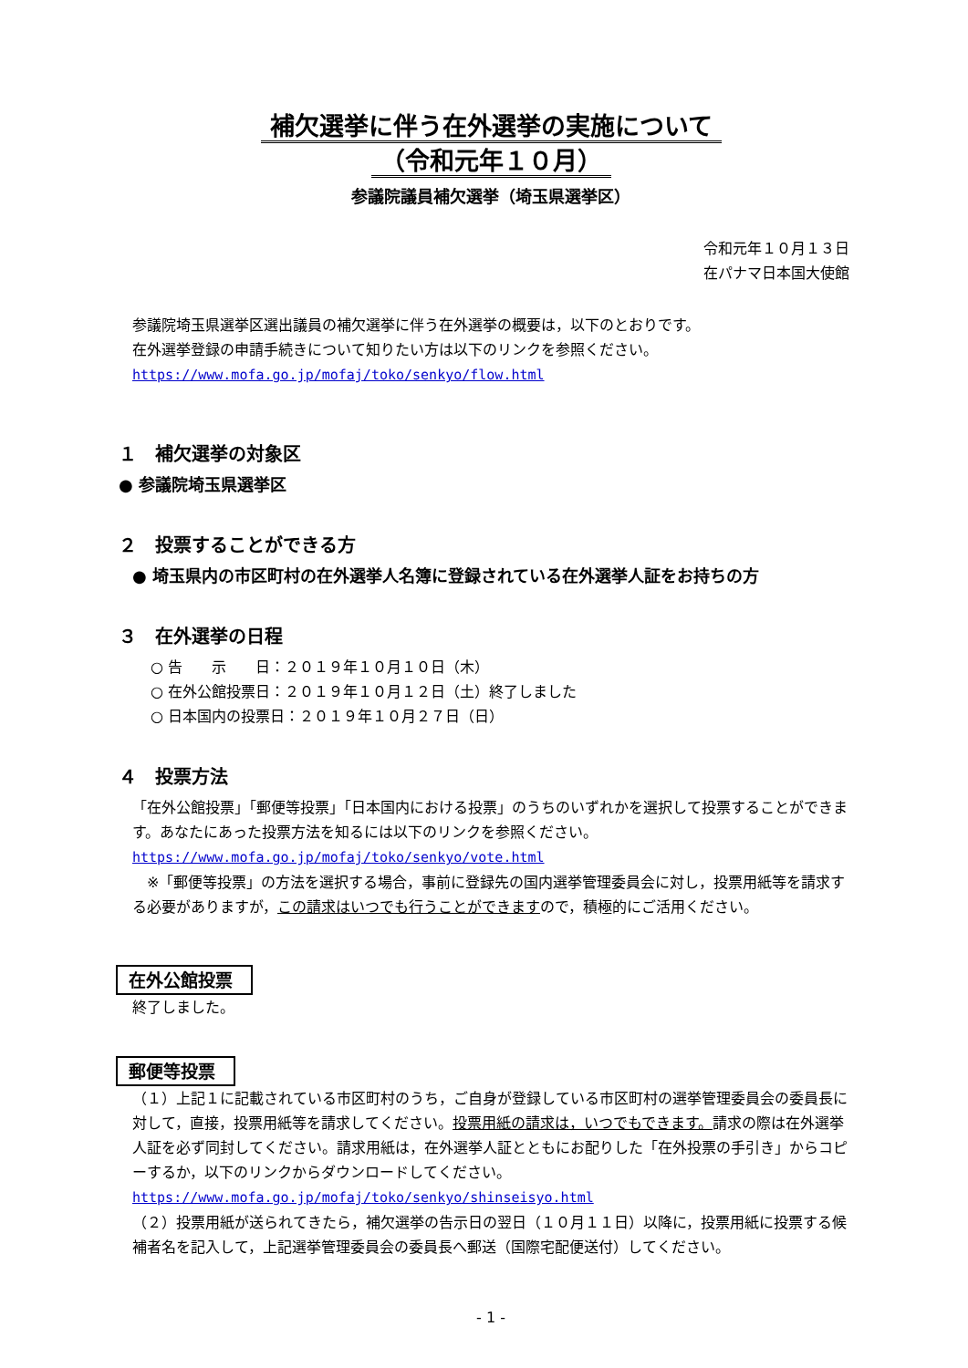補欠選挙に伴う在外選挙の実施について
（令和元年１０月）
参議院議員補欠選挙（埼玉県選挙区）
令和元年１０月１３日
在パナマ日本国大使館
参議院埼玉県選挙区選出議員の補欠選挙に伴う在外選挙の概要は，以下のとおりです。
在外選挙登録の申請手続きについて知りたい方は以下のリンクを参照ください。
https://www.mofa.go.jp/mofaj/toko/senkyo/flow.html
１　補欠選挙の対象区
● 参議院埼玉県選挙区
２　投票することができる方
● 埼玉県内の市区町村の在外選挙人名簿に登録されている在外選挙人証をお持ちの方
３　在外選挙の日程
○ 告　　示　　日：２０１９年１０月１０日（木）
○ 在外公館投票日：２０１９年１０月１２日（土）終了しました
○ 日本国内の投票日：２０１９年１０月２７日（日）
４　投票方法
「在外公館投票」「郵便等投票」「日本国内における投票」のうちのいずれかを選択して投票することができます。あなたにあった投票方法を知るには以下のリンクを参照ください。
https://www.mofa.go.jp/mofaj/toko/senkyo/vote.html
　※「郵便等投票」の方法を選択する場合，事前に登録先の国内選挙管理委員会に対し，投票用紙等を請求する必要がありますが，この請求はいつでも行うことができますので，積極的にご活用ください。
在外公館投票
終了しました。
郵便等投票
（１）上記１に記載されている市区町村のうち，ご自身が登録している市区町村の選挙管理委員会の委員長に対して，直接，投票用紙等を請求してください。投票用紙の請求は，いつでもできます。請求の際は在外選挙人証を必ず同封してください。請求用紙は，在外選挙人証とともにお配りした「在外投票の手引き」からコピーするか，以下のリンクからダウンロードしてください。
https://www.mofa.go.jp/mofaj/toko/senkyo/shinseisyo.html
（２）投票用紙が送られてきたら，補欠選挙の告示日の翌日（１０月１１日）以降に，投票用紙に投票する候補者名を記入して，上記選挙管理委員会の委員長へ郵送（国際宅配便送付）してください。
- 1 -